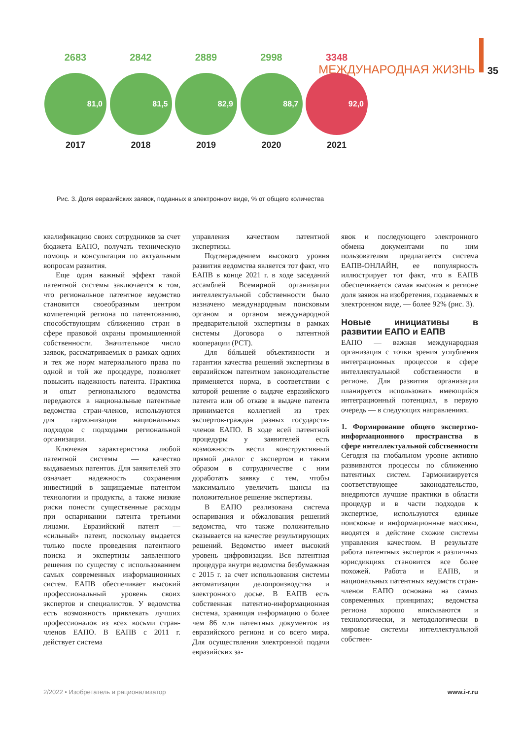МЕЖДУНАРОДНАЯ ЖИЗНЬ 35
2683
81,0
2017
2842
81,5
2018
2889
82,9
2019
2998
88,7
2020
3348
92,0
2021
Рис. 3. Доля евразийских заявок, поданных в электронном виде, % от общего количества
квалификацию своих сотрудников за счет бюджета ЕАПО, получать техническую помощь и консультации по актуальным вопросам развития.
Еще один важный эффект такой патентной системы заключается в том, что региональное патентное ведомство становится своеобразным центром компетенций региона по патентованию, способствующим сближению стран в сфере правовой охраны промышленной собственности. Значительное число заявок, рассматриваемых в рамках одних и тех же норм материального права по одной и той же процедуре, позволяет повысить надежность патента. Практика и опыт регионального ведомства передаются в национальные патентные ведомства стран-членов, используются для гармонизации национальных подходов с подходами региональной организации.
Ключевая характеристика любой патентной системы — качество выдаваемых патентов. Для заявителей это означает надежность сохранения инвестиций в защищаемые патентом технологии и продукты, а также низкие риски понести существенные расходы при оспаривании патента третьими лицами. Евразийский патент — «сильный» патент, поскольку выдается только после проведения патентного поиска и экспертизы заявленного решения по существу с использованием самых современных информационных систем. ЕАПВ обеспечивает высокий профессиональный уровень своих экспертов и специалистов. У ведомства есть возможность привлекать лучших профессионалов из всех восьми стран-членов ЕАПО. В ЕАПВ с 2011 г. действует система
управления качеством патентной экспертизы.
Подтверждением высокого уровня развития ведомства является тот факт, что ЕАПВ в конце 2021 г. в ходе заседаний ассамблей Всемирной организации интеллектуальной собственности было назначено международным поисковым органом и органом международной предварительной экспертизы в рамках системы Договора о патентной кооперации (PCT).
Для бóльшей объективности и гарантии качества решений экспертизы в евразийском патентном законодательстве применяется норма, в соответствии с которой решение о выдаче евразийского патента или об отказе в выдаче патента принимается коллегией из трех экспертов-граждан разных государств-членов ЕАПО. В ходе всей патентной процедуры у заявителей есть возможность вести конструктивный прямой диалог с экспертом и таким образом в сотрудничестве с ним доработать заявку с тем, чтобы максимально увеличить шансы на положительное решение экспертизы.
В ЕАПО реализована система оспаривания и обжалования решений ведомства, что также положительно сказывается на качестве результирующих решений. Ведомство имеет высокий уровень цифровизации. Вся патентная процедура внутри ведомства безбумажная с 2015 г. за счет использования системы автоматизации делопроизводства и электронного досье. В ЕАПВ есть собственная патентно-информационная система, хранящая информацию о более чем 86 млн патентных документов из евразийского региона и со всего мира. Для осуществления электронной подачи евразийских за-
явок и последующего электронного обмена документами по ним пользователям предлагается система ЕАПВ-ОНЛАЙН, ее популярность иллюстрирует тот факт, что в ЕАПВ обеспечивается самая высокая в регионе доля заявок на изобретения, подаваемых в электронном виде, — более 92% (рис. 3).
Новые инициативы в развитии ЕАПО и ЕАПВ
ЕАПО — важная международная организация с точки зрения углубления интеграционных процессов в сфере интеллектуальной собственности в регионе. Для развития организации планируется использовать имеющийся интеграционный потенциал, в первую очередь — в следующих направлениях.
1. Формирование общего экспертно-информационного пространства в сфере интеллектуальной собственности
Сегодня на глобальном уровне активно развиваются процессы по сближению патентных систем. Гармонизируется соответствующее законодательство, внедряются лучшие практики в области процедур и в части подходов к экспертизе, используются единые поисковые и информационные массивы, вводятся в действие схожие системы управления качеством. В результате работа патентных экспертов в различных юрисдикциях становится все более похожей. Работа и ЕАПВ, и национальных патентных ведомств стран-членов ЕАПО основана на самых современных принципах; ведомства региона хорошо вписываются и технологически, и методологически в мировые системы интеллектуальной собствен-
2/2022 • Изобретатель и рационализатор www.i-r.ru